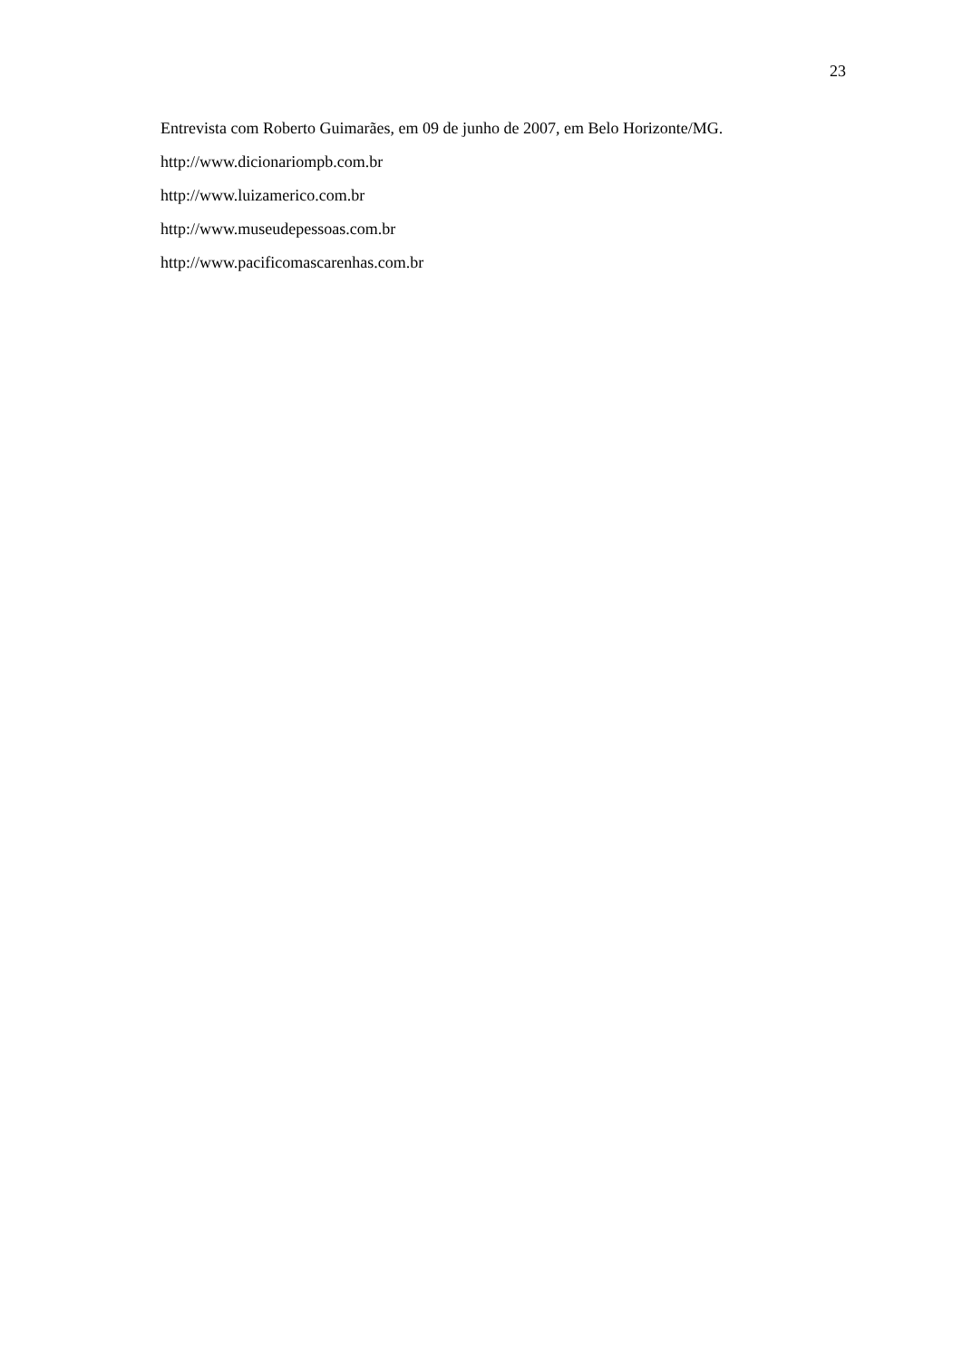23
Entrevista com Roberto Guimarães, em 09 de junho de 2007, em Belo Horizonte/MG.
http://www.dicionariompb.com.br
http://www.luizamerico.com.br
http://www.museudepessoas.com.br
http://www.pacificomascarenhas.com.br